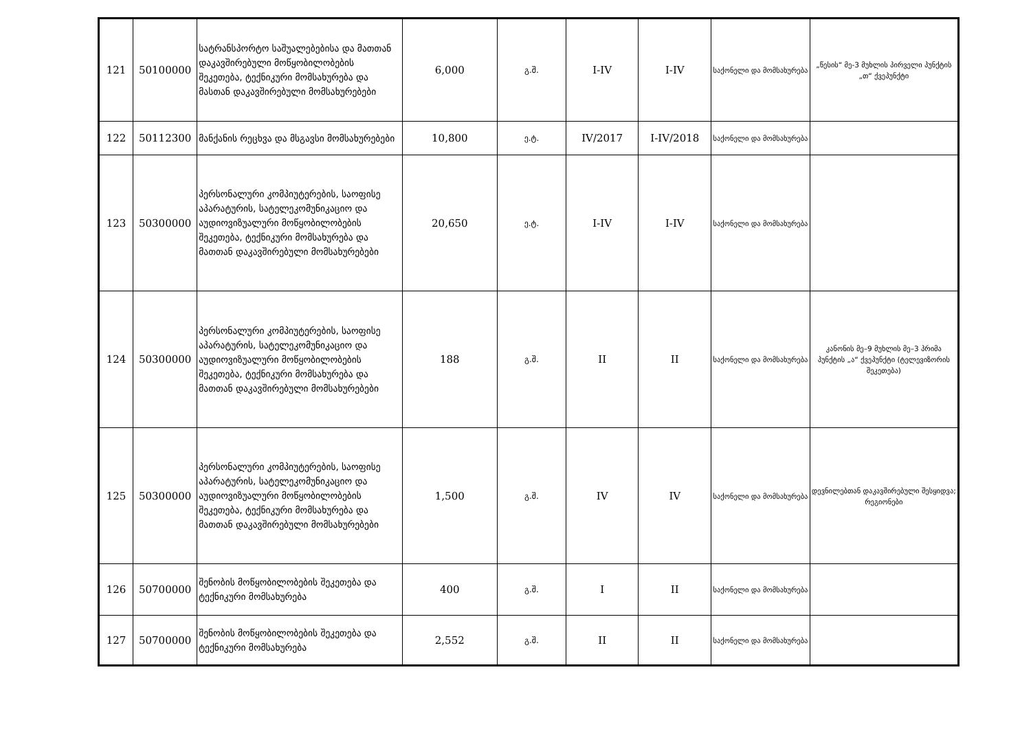| 121 | 50100000 | სატრანსპორტო საშუალებებისა და მათთან დაკავშირებული მოწყობილობების შეკეთება, ტექნიკური მომსახურება და მასთან დაკავშირებული მომსახურებები | 6,000 | გ.შ. | I-IV | I-IV | საქონელი და მომსახურება | „წესის“ მე-3 მუხლის პირველი პუნქტის „თ“ ქვეპუნქტი |
| 122 | 50112300 | მანქანის რეცხვა და მსგავსი მომსახურებები | 10,800 | ე.ტ. | IV/2017 | I-IV/2018 | საქონელი და მომსახურება | |
| 123 | 50300000 | პერსონალური კომპიუტერების, საოფისე აპარატურის, სატელეკომუნიკაციო და აუდიოვიზუალური მოწყობილობების შეკეთება, ტექნიკური მომსახურება და მათთან დაკავშირებული მომსახურებები | 20,650 | ე.ტ. | I-IV | I-IV | საქონელი და მომსახურება | |
| 124 | 50300000 | პერსონალური კომპიუტერების, საოფისე აპარატურის, სატელეკომუნიკაციო და აუდიოვიზუალური მოწყობილობების შეკეთება, ტექნიკური მომსახურება და მათთან დაკავშირებული მომსახურებები | 188 | გ.შ. | II | II | საქონელი და მომსახურება | კანონის მე–9 მუხლის მე–3 პრიმა პუნქტის „ა“ ქვეპუნქტი (ტელევიზორის შეკეთება) |
| 125 | 50300000 | პერსონალური კომპიუტერების, საოფისე აპარატურის, სატელეკომუნიკაციო და აუდიოვიზუალური მოწყობილობების შეკეთება, ტექნიკური მომსახურება და მათთან დაკავშირებული მომსახურებები | 1,500 | გ.შ. | IV | IV | საქონელი და მომსახურება | დევნილებთან დაკავშირებული შესყიდვა; რეგიონები |
| 126 | 50700000 | შენობის მოწყობილობების შეკეთება და ტექნიკური მომსახურება | 400 | გ.შ. | I | II | საქონელი და მომსახურება | |
| 127 | 50700000 | შენობის მოწყობილობების შეკეთება და ტექნიკური მომსახურება | 2,552 | გ.შ. | II | II | საქონელი და მომსახურება | |